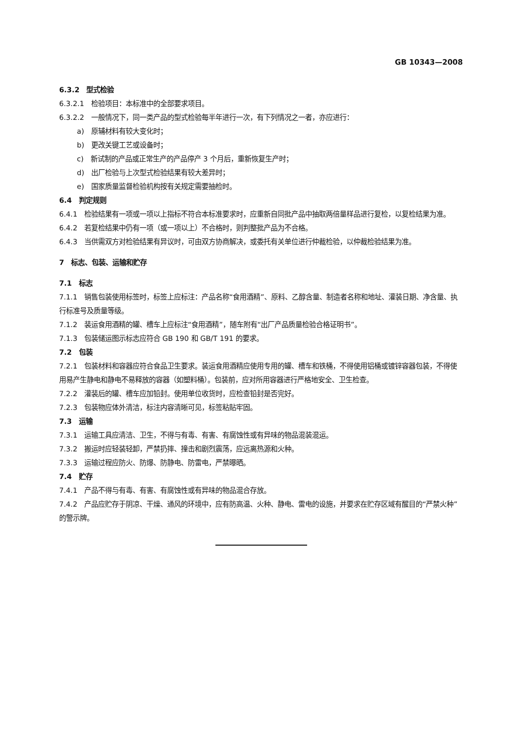GB 10343—2008
6.3.2　型式检验
6.3.2.1　检验项目：本标准中的全部要求项目。
6.3.2.2　一般情况下，同一类产品的型式检验每半年进行一次，有下列情况之一者，亦应进行：
a)　原辅材料有较大变化时；
b)　更改关键工艺或设备时；
c)　新试制的产品或正常生产的产品停产 3 个月后，重新恢复生产时；
d)　出厂检验与上次型式检验结果有较大差异时；
e)　国家质量监督检验机构按有关规定需要抽检时。
6.4　判定规则
6.4.1　检验结果有一项或一项以上指标不符合本标准要求时，应重新自同批产品中抽取两倍量样品进行复检，以复检结果为准。
6.4.2　若复检结果中仍有一项（或一项以上）不合格时，则判整批产品为不合格。
6.4.3　当供需双方对检验结果有异议时，可由双方协商解决，或委托有关单位进行仲裁检验，以仲裁检验结果为准。
7　标志、包装、运输和贮存
7.1　标志
7.1.1　销售包装使用标签时，标签上应标注：产品名称“食用酒精”、原料、乙醇含量、制造者名称和地址、灌装日期、净含量、执行标准号及质量等级。
7.1.2　装运食用酒精的罐、槽车上应标注“食用酒精”，随车附有“出厂产品质量检验合格证明书”。
7.1.3　包装储运图示标志应符合 GB 190 和 GB/T 191 的要求。
7.2　包装
7.2.1　包装材料和容器应符合食品卫生要求。装运食用酒精应使用专用的罐、槽车和铁桶，不得使用铝桶或镀锌容器包装，不得使用易产生静电和静电不易释放的容器（如塑料桶）。包装前，应对所用容器进行严格地安全、卫生检查。
7.2.2　灌装后的罐、槽车应加铅封。使用单位收货时，应检查铅封是否完好。
7.2.3　包装物应体外清洁，标注内容清晰可见，标签粘贴牢固。
7.3　运输
7.3.1　运输工具应清洁、卫生，不得与有毒、有害、有腐蚀性或有异味的物品混装混运。
7.3.2　搬运时应轻装轻卸，严禁扔摔、撞击和剧烈震荡，应远离热源和火种。
7.3.3　运输过程应防火、防爆、防静电、防雷电，严禁曝晒。
7.4　贮存
7.4.1　产品不得与有毒、有害、有腐蚀性或有异味的物品混合存放。
7.4.2　产品应贮存于阴凉、干燥、通风的环境中，应有防高温、火种、静电、雷电的设施，并要求在贮存区域有醒目的“严禁火种”的警示牌。